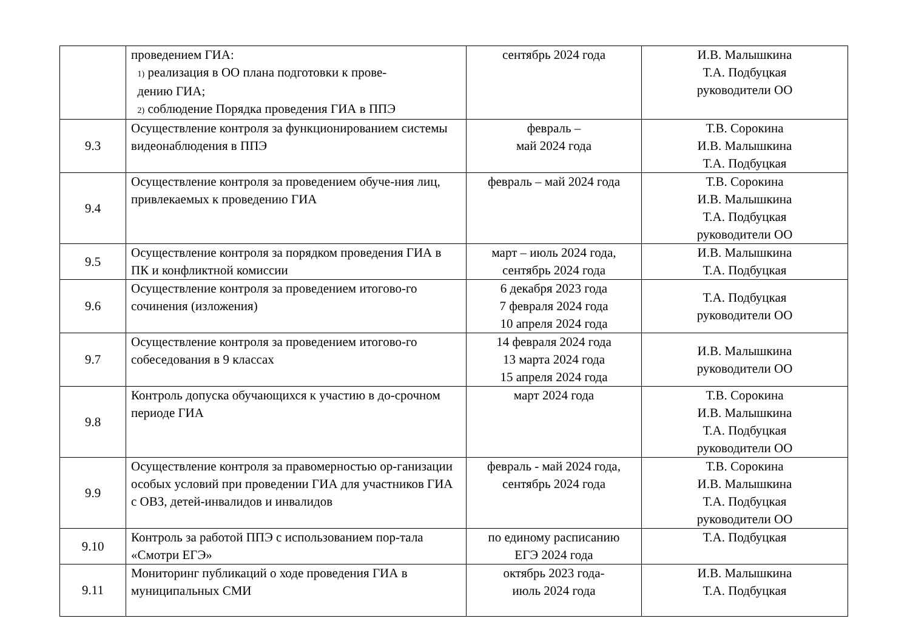| | проведением ГИА: 1) реализация в ОО плана подготовки к прове- дению ГИА; 2) соблюдение Порядка проведения ГИА в ППЭ | сентябрь 2024 года | И.В. Малышкина Т.А. Подбуцкая руководители ОО |
| 9.3 | Осуществление контроля за функционированием системы видеонаблюдения в ППЭ | февраль – май 2024 года | Т.В. Сорокина И.В. Малышкина Т.А. Подбуцкая |
| 9.4 | Осуществление контроля за проведением обуче-ния лиц, привлекаемых к проведению ГИА | февраль – май 2024 года | Т.В. Сорокина И.В. Малышкина Т.А. Подбуцкая руководители ОО |
| 9.5 | Осуществление контроля за порядком проведения ГИА в ПК и конфликтной комиссии | март – июль 2024 года, сентябрь 2024 года | И.В. Малышкина Т.А. Подбуцкая |
| 9.6 | Осуществление контроля за проведением итогово-го сочинения (изложения) | 6 декабря 2023 года 7 февраля 2024 года 10 апреля 2024 года | Т.А. Подбуцкая руководители ОО |
| 9.7 | Осуществление контроля за проведением итогово-го собеседования в 9 классах | 14 февраля 2024 года 13 марта 2024 года 15 апреля 2024 года | И.В. Малышкина руководители ОО |
| 9.8 | Контроль допуска обучающихся к участию в до-срочном периоде ГИА | март 2024 года | Т.В. Сорокина И.В. Малышкина Т.А. Подбуцкая руководители ОО |
| 9.9 | Осуществление контроля за правомерностью ор-ганизации особых условий при проведении ГИА для участников ГИА с ОВЗ, детей-инвалидов и инвалидов | февраль - май 2024 года, сентябрь 2024 года | Т.В. Сорокина И.В. Малышкина Т.А. Подбуцкая руководители ОО |
| 9.10 | Контроль за работой ППЭ с использованием пор-тала «Смотри ЕГЭ» | по единому расписанию ЕГЭ 2024 года | Т.А. Подбуцкая |
| 9.11 | Мониторинг публикаций о ходе проведения ГИА в муниципальных СМИ | октябрь 2023 года- июль 2024 года | И.В. Малышкина Т.А. Подбуцкая |